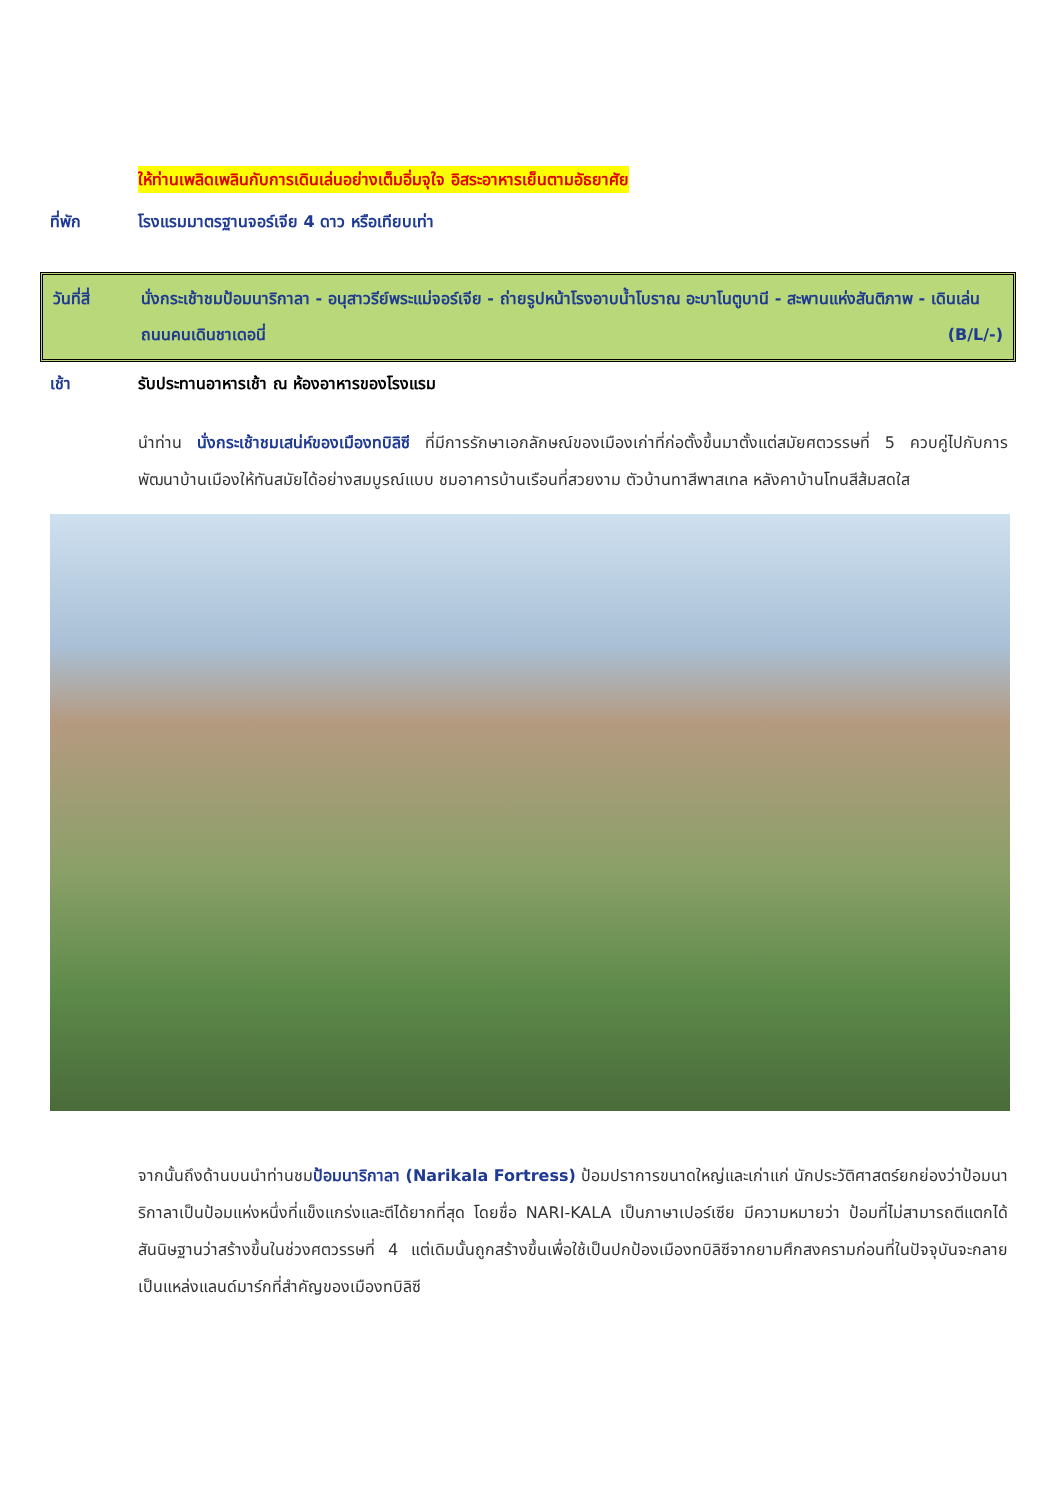ให้ท่านเพลิดเพลินกับการเดินเล่นอย่างเต็มอิ่มจุใจ อิสระอาหารเย็นตามอัธยาศัย
ที่พัก โรงแรมมาตรฐานจอร์เจีย 4 ดาว หรือเทียบเท่า
วันที่สี่ นั่งกระเช้าชมป้อมนาริกาลา - อนุสาวรีย์พระแม่จอร์เจีย - ถ่ายรูปหน้าโรงอาบน้ำโบราณ อะบาโนตูบานี - สะพานแห่งสันติภาพ - เดินเล่นถนนคนเดินชาเดอนี่ (B/L/-)
เช้า รับประทานอาหารเช้า ณ ห้องอาหารของโรงแรม
นำท่าน นั่งกระเช้าชมเสน่ห์ของเมืองทบิลิซี ที่มีการรักษาเอกลักษณ์ของเมืองเก่าที่ก่อตั้งขึ้นมาตั้งแต่สมัยศตวรรษที่ 5 ควบคู่ไปกับการพัฒนาบ้านเมืองให้ทันสมัยได้อย่างสมบูรณ์แบบ ชมอาคารบ้านเรือนที่สวยงาม ตัวบ้านทาสีพาสเทล หลังคาบ้านโทนสีส้มสดใส
จากนั้นถึงด้านบนนำท่านชมป้อมนาริกาลา (Narikala Fortress) ป้อมปราการขนาดใหญ่และเก่าแก่ นักประวัติศาสตร์ยกย่องว่าป้อมนาริกาลาเป็นป้อมแห่งหนึ่งที่แข็งแกร่งและตีได้ยากที่สุด โดยชื่อ NARI-KALA เป็นภาษาเปอร์เซีย มีความหมายว่า ป้อมที่ไม่สามารถตีแตกได้ สันนิษฐานว่าสร้างขึ้นในช่วงศตวรรษที่ 4 แต่เดิมนั้นถูกสร้างขึ้นเพื่อใช้เป็นปกป้องเมืองทบิลิซีจากยามศึกสงครามก่อนที่ในปัจจุบันจะกลายเป็นแหล่งแลนด์มาร์กที่สำคัญของเมืองทบิลิซี